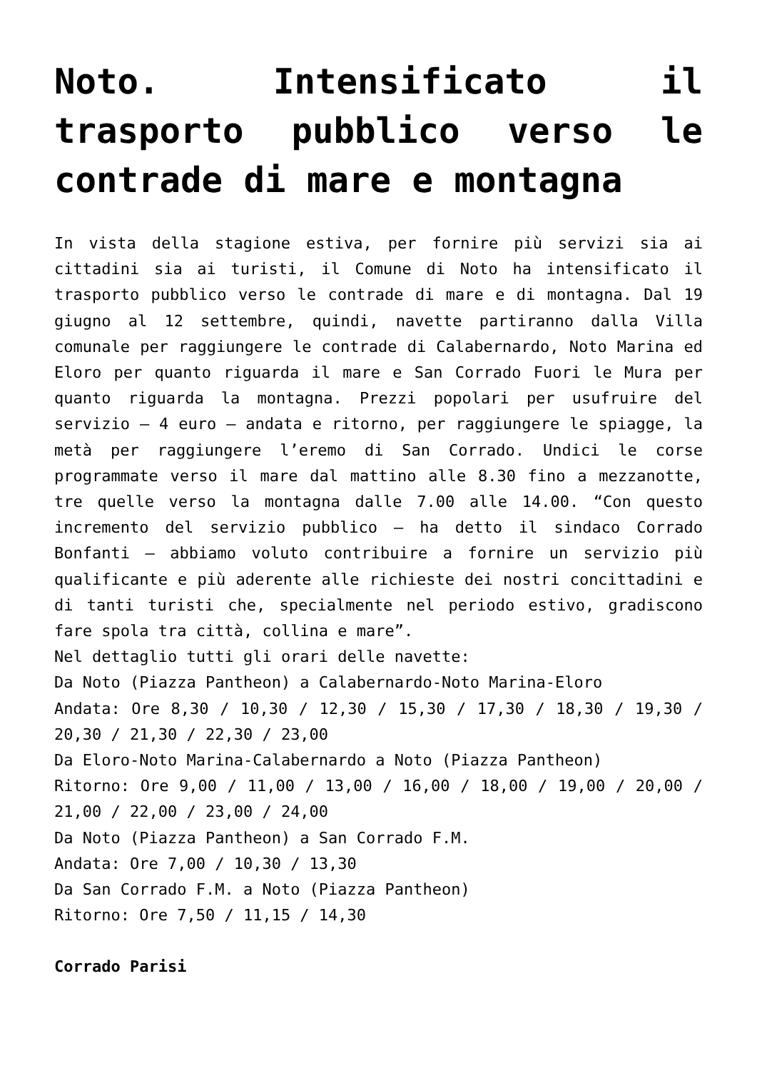Noto. Intensificato il trasporto pubblico verso le contrade di mare e montagna
In vista della stagione estiva, per fornire più servizi sia ai cittadini sia ai turisti, il Comune di Noto ha intensificato il trasporto pubblico verso le contrade di mare e di montagna. Dal 19 giugno al 12 settembre, quindi, navette partiranno dalla Villa comunale per raggiungere le contrade di Calabernardo, Noto Marina ed Eloro per quanto riguarda il mare e San Corrado Fuori le Mura per quanto riguarda la montagna. Prezzi popolari per usufruire del servizio – 4 euro – andata e ritorno, per raggiungere le spiagge, la metà per raggiungere l’eremo di San Corrado. Undici le corse programmate verso il mare dal mattino alle 8.30 fino a mezzanotte, tre quelle verso la montagna dalle 7.00 alle 14.00. “Con questo incremento del servizio pubblico – ha detto il sindaco Corrado Bonfanti – abbiamo voluto contribuire a fornire un servizio più qualificante e più aderente alle richieste dei nostri concittadini e di tanti turisti che, specialmente nel periodo estivo, gradiscono fare spola tra città, collina e mare”.
Nel dettaglio tutti gli orari delle navette:
Da Noto (Piazza Pantheon) a Calabernardo-Noto Marina-Eloro
Andata: Ore 8,30 / 10,30 / 12,30 / 15,30 / 17,30 / 18,30 / 19,30 / 20,30 / 21,30 / 22,30 / 23,00
Da Eloro-Noto Marina-Calabernardo a Noto (Piazza Pantheon)
Ritorno: Ore 9,00 / 11,00 / 13,00 / 16,00 / 18,00 / 19,00 / 20,00 / 21,00 / 22,00 / 23,00 / 24,00
Da Noto (Piazza Pantheon) a San Corrado F.M.
Andata: Ore 7,00 / 10,30 / 13,30
Da San Corrado F.M. a Noto (Piazza Pantheon)
Ritorno: Ore 7,50 / 11,15 / 14,30
Corrado Parisi